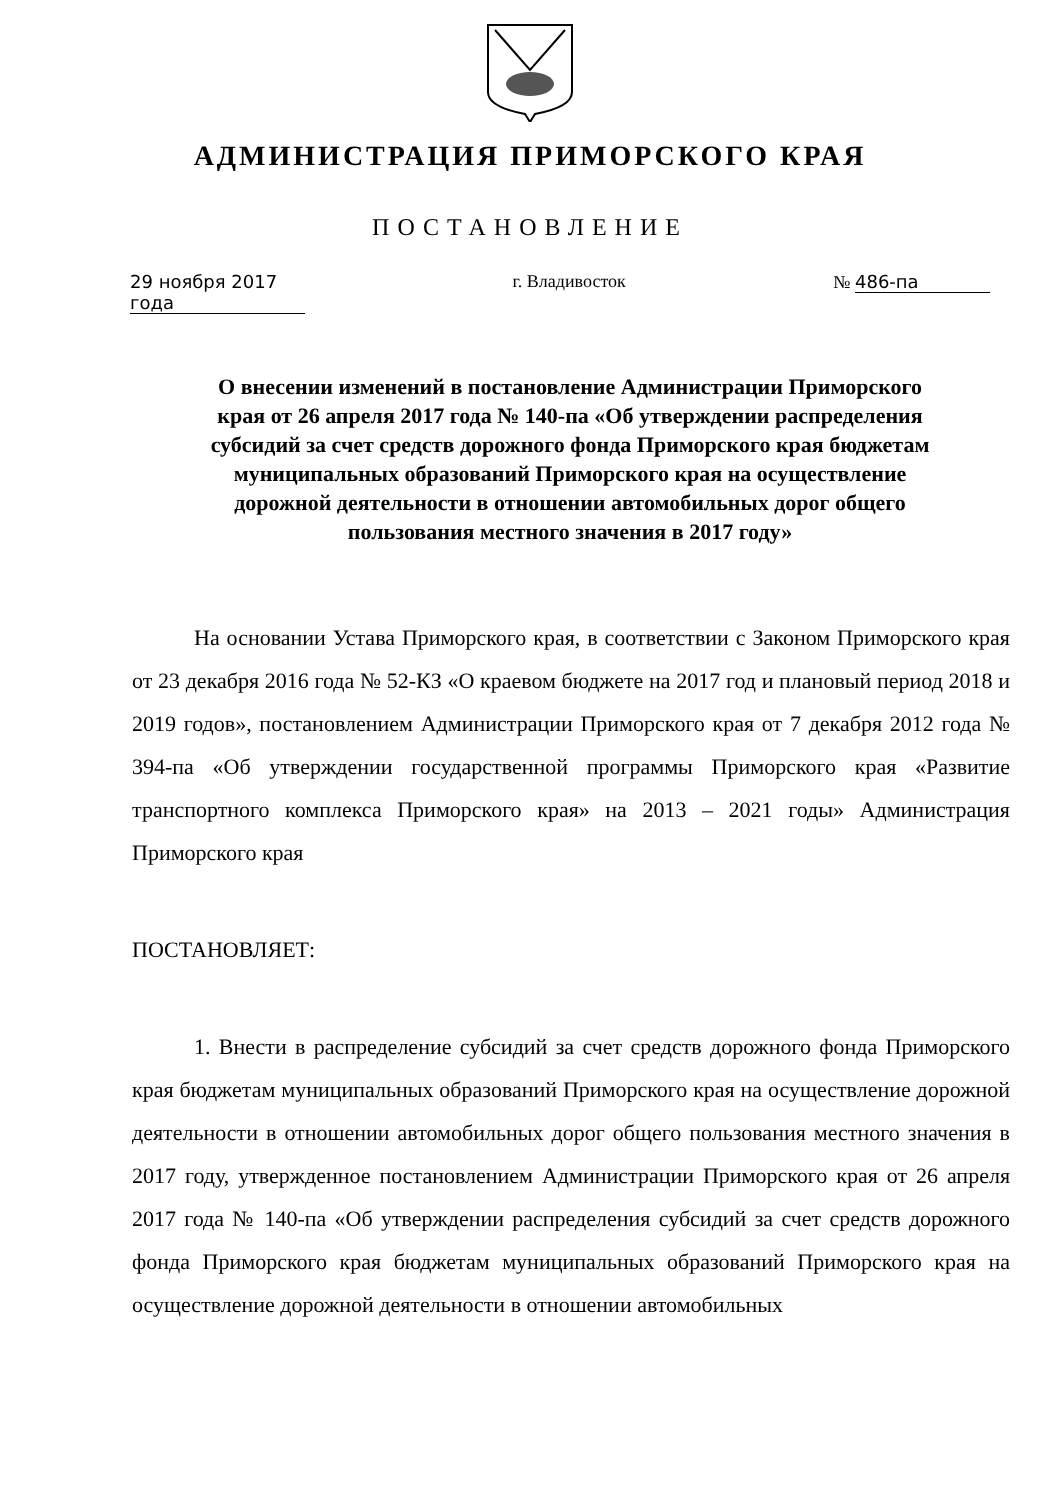АДМИНИСТРАЦИЯ ПРИМОРСКОГО КРАЯ
ПОСТАНОВЛЕНИЕ
29 ноября 2017 года г. Владивосток № 486-па
О внесении изменений в постановление Администрации Приморского края от 26 апреля 2017 года № 140-па «Об утверждении распределения субсидий за счет средств дорожного фонда Приморского края бюджетам муниципальных образований Приморского края на осуществление дорожной деятельности в отношении автомобильных дорог общего пользования местного значения в 2017 году»
На основании Устава Приморского края, в соответствии с Законом Приморского края от 23 декабря 2016 года № 52-КЗ «О краевом бюджете на 2017 год и плановый период 2018 и 2019 годов», постановлением Администрации Приморского края от 7 декабря 2012 года № 394-па «Об утверждении государственной программы Приморского края «Развитие транспортного комплекса Приморского края» на 2013 – 2021 годы» Администрация Приморского края
ПОСТАНОВЛЯЕТ:
1. Внести в распределение субсидий за счет средств дорожного фонда Приморского края бюджетам муниципальных образований Приморского края на осуществление дорожной деятельности в отношении автомобильных дорог общего пользования местного значения в 2017 году, утвержденное постановлением Администрации Приморского края от 26 апреля 2017 года № 140-па «Об утверждении распределения субсидий за счет средств дорожного фонда Приморского края бюджетам муниципальных образований Приморского края на осуществление дорожной деятельности в отношении автомобильных